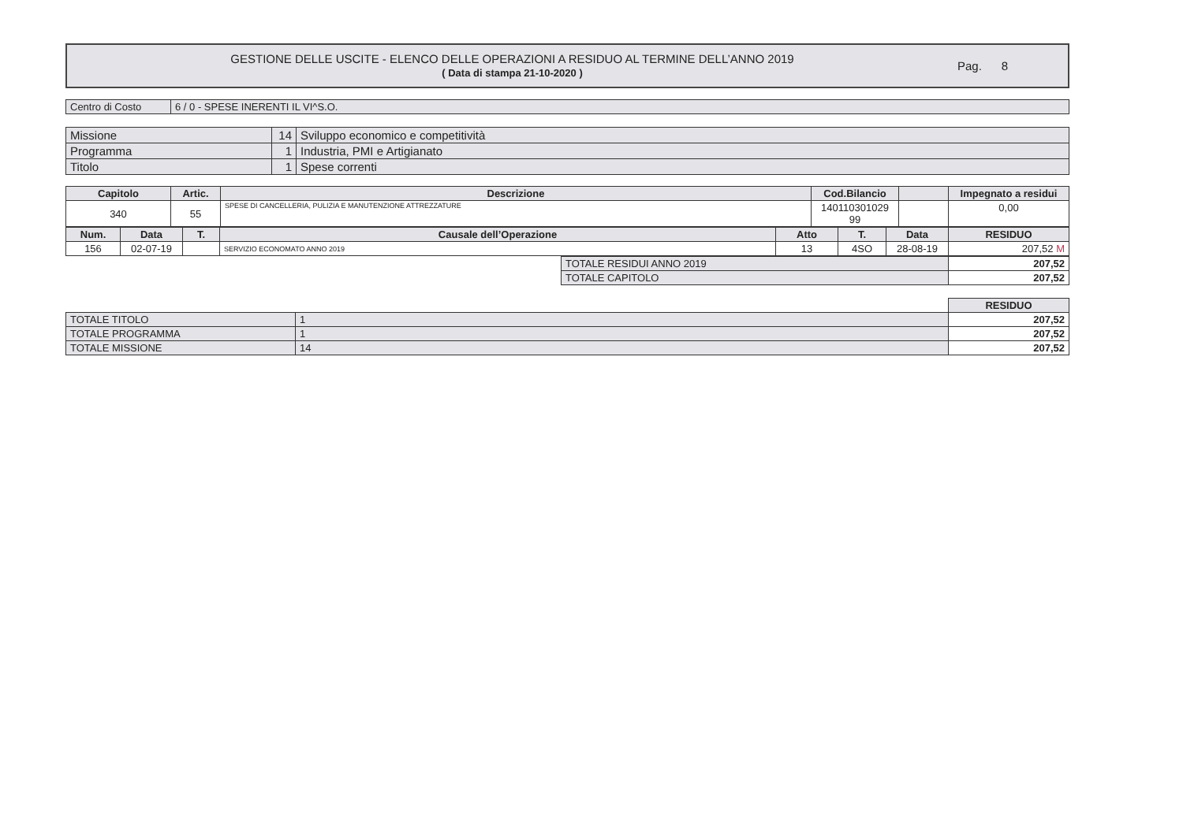GESTIONE DELLE USCITE - ELENCO DELLE OPERAZIONI A RESIDUO AL TERMINE DELL’ANNO 2019
( Data di stampa 21-10-2020 )
Pag. 8
| Centro di Costo | 6 / 0 - SPESE INERENTI IL VI^S.O. |
| Missione | 14 | Sviluppo economico e competitività |
| Programma | 1 | Industria, PMI e Artigianato |
| Titolo | 1 | Spese correnti |
| Capitolo | Artic. | Descrizione | Cod.Bilancio | | Impegnato a residui |
| --- | --- | --- | --- | --- | --- |
| 340 | 55 | SPESE DI CANCELLERIA, PULIZIA E MANUTENZIONE ATTREZZATURE | 140110301029 99 | | 0,00 |
| Num. | Data | T. | Causale dell’Operazione | Atto | T. | Data | RESIDUO |
| --- | --- | --- | --- | --- | --- | --- | --- |
| 156 | 02-07-19 | | SERVIZIO ECONOMATO ANNO 2019 | 13 | 4SO | 28-08-19 | 207,52 M |
| TOTALE RESIDUI ANNO 2019 | 207,52 |
| TOTALE CAPITOLO | 207,52 |
| | | RESIDUO |
| TOTALE TITOLO | 1 | 207,52 |
| TOTALE PROGRAMMA | 1 | 207,52 |
| TOTALE MISSIONE | 14 | 207,52 |